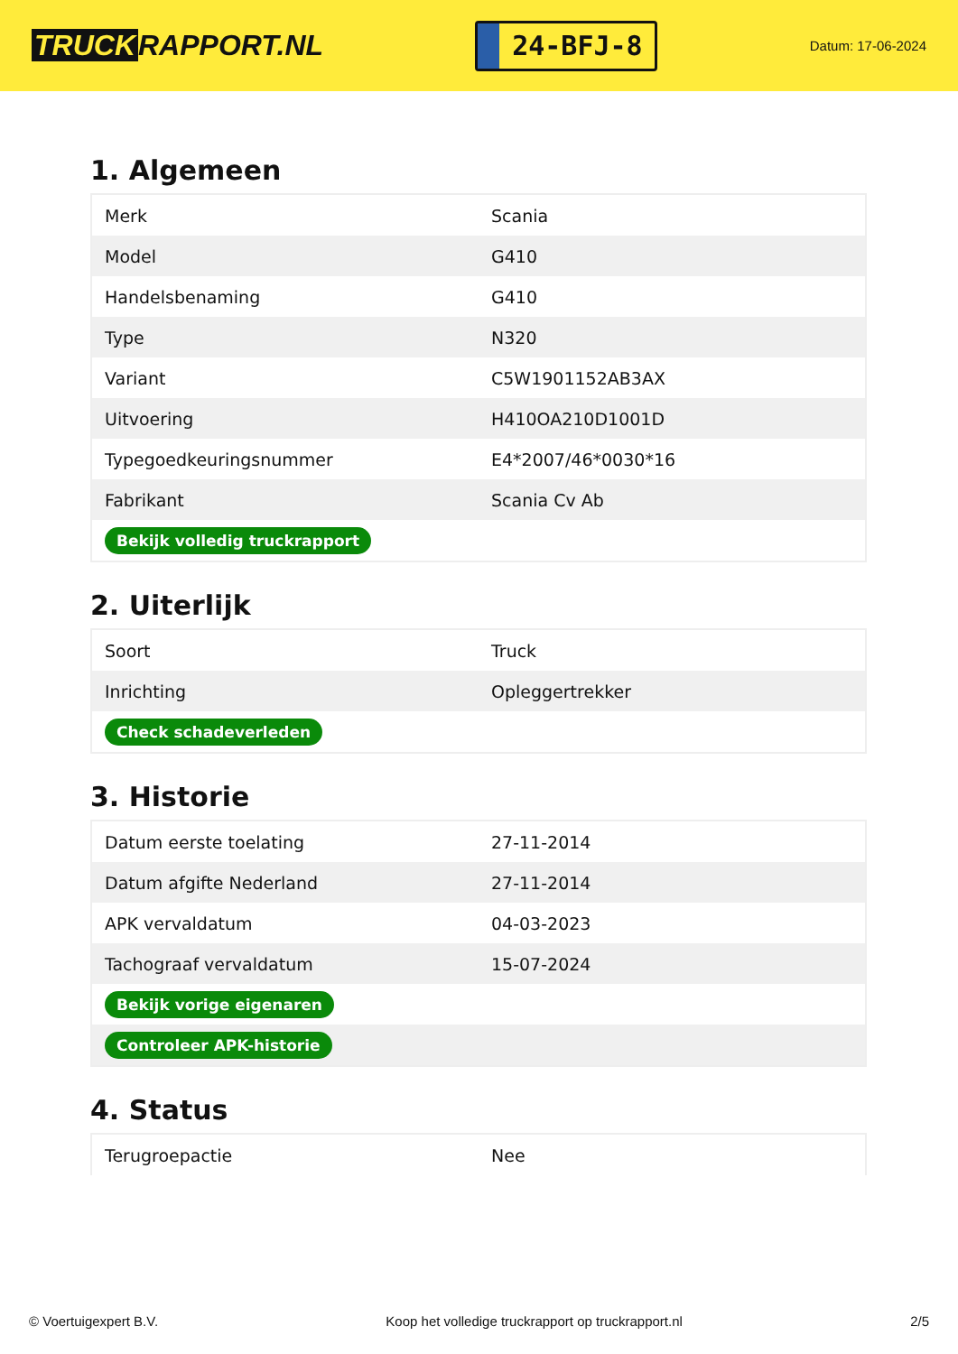TRUCK RAPPORT.NL
24-BFJ-8
Datum: 17-06-2024
1. Algemeen
| Merk | Scania |
| Model | G410 |
| Handelsbenaming | G410 |
| Type | N320 |
| Variant | C5W1901152AB3AX |
| Uitvoering | H410OA210D1001D |
| Typegoedkeuringsnummer | E4*2007/46*0030*16 |
| Fabrikant | Scania Cv Ab |
| Bekijk volledig truckrapport | |
2. Uiterlijk
| Soort | Truck |
| Inrichting | Opleggertrekker |
| Check schadeverleden | |
3. Historie
| Datum eerste toelating | 27-11-2014 |
| Datum afgifte Nederland | 27-11-2014 |
| APK vervaldatum | 04-03-2023 |
| Tachograaf vervaldatum | 15-07-2024 |
| Bekijk vorige eigenaren | |
| Controleer APK-historie | |
4. Status
| Terugroepactie | Nee |
© Voertuigexpert B.V. Koop het volledige truckrapport op truckrapport.nl 2/5